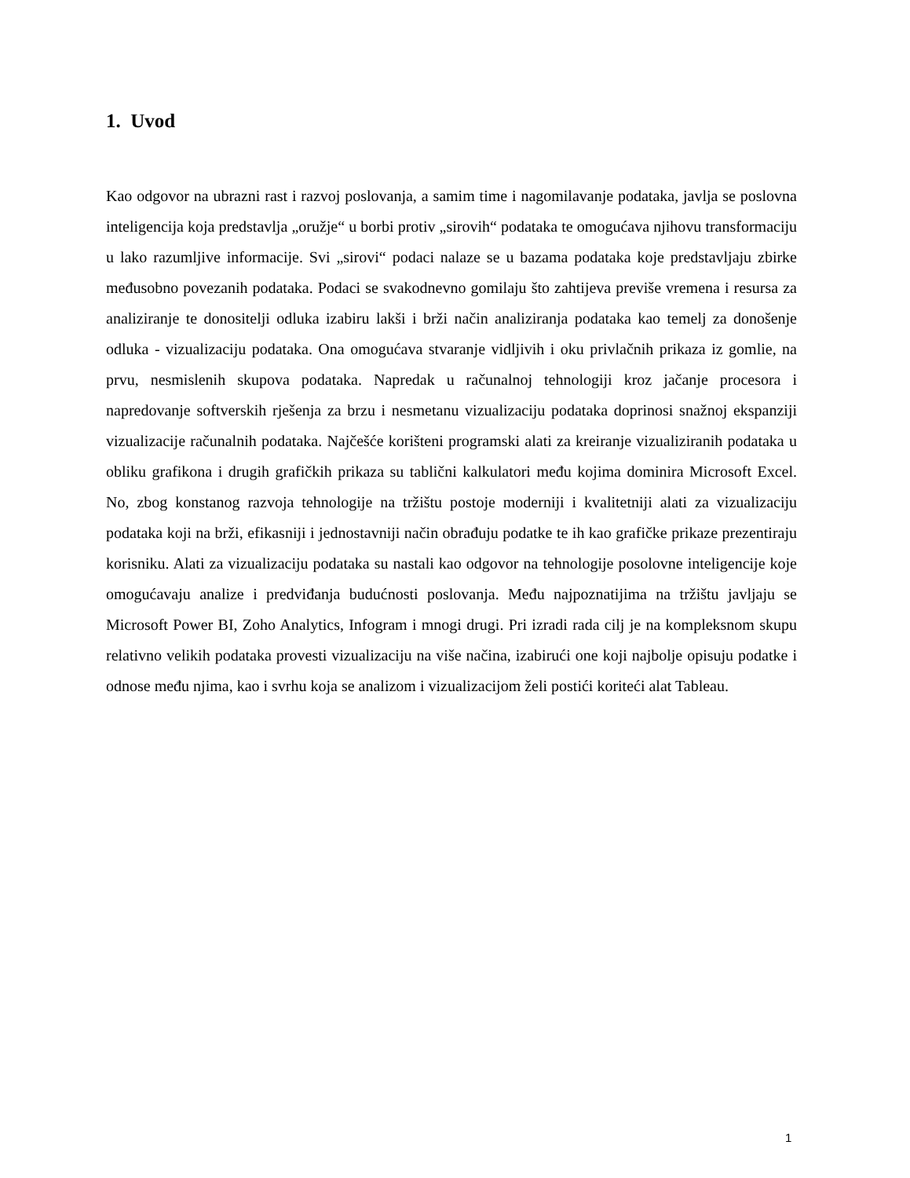1. Uvod
Kao odgovor na ubrazni rast i razvoj poslovanja, a samim time i nagomilavanje podataka, javlja se poslovna inteligencija koja predstavlja „oružje“ u borbi protiv „sirovih“ podataka te omogućava njihovu transformaciju u lako razumljive informacije. Svi „sirovi“ podaci nalaze se u bazama podataka koje predstavljaju zbirke međusobno povezanih podataka. Podaci se svakodnevno gomilaju što zahtijeva previše vremena i resursa za analiziranje te donositelji odluka izabiru lakši i brži način analiziranja podataka kao temelj za donošenje odluka - vizualizaciju podataka. Ona omogućava stvaranje vidljivih i oku privlačnih prikaza iz gomlie, na prvu, nesmislenih skupova podataka. Napredak u računalnoj tehnologiji kroz jačanje procesora i napredovanje softverskih rješenja za brzu i nesmetanu vizualizaciju podataka doprinosi snažnoj ekspanziji vizualizacije računalnih podataka. Najčešće korišteni programski alati za kreiranje vizualiziranih podataka u obliku grafikona i drugih grafičkih prikaza su tablični kalkulatori među kojima dominira Microsoft Excel. No, zbog konstanog razvoja tehnologije na tržištu postoje moderniji i kvalitetniji alati za vizualizaciju podataka koji na brži, efikasniji i jednostavniji način obrađuju podatke te ih kao grafičke prikaze prezentiraju korisniku. Alati za vizualizaciju podataka su nastali kao odgovor na tehnologije posolovne inteligencije koje omogućavaju analize i predviđanja budućnosti poslovanja. Među najpoznatijima na tržištu javljaju se Microsoft Power BI, Zoho Analytics, Infogram i mnogi drugi. Pri izradi rada cilj je na kompleksnom skupu relativno velikih podataka provesti vizualizaciju na više načina, izabirući one koji najbolje opisuju podatke i odnose među njima, kao i svrhu koja se analizom i vizualizacijom želi postići koriteći alat Tableau.
1